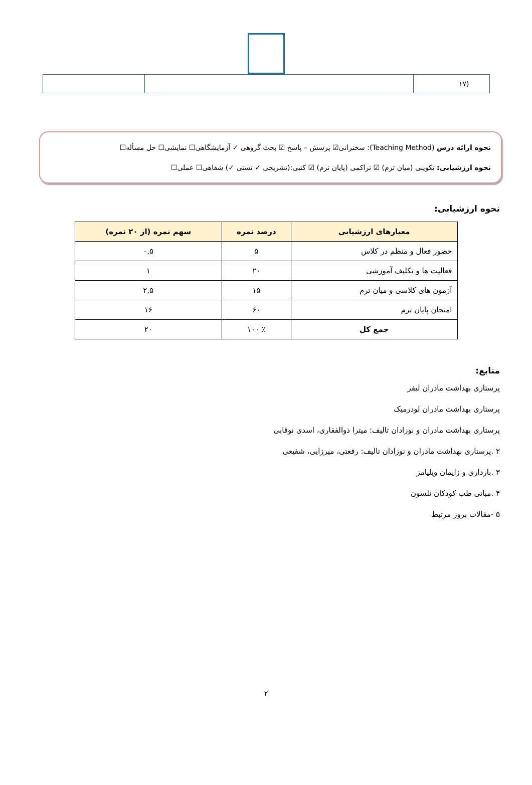| (۱۷ | | |
نحوه ارائه درس (Teaching Method): سخنرانی☑ پرسش – پاسخ ☑ بحث گروهی ✓ آزمایشگاهی☐ نمایشی☐ حل مسأله☐
نحوه ارزشیابی: تکوینی (میان ترم) ☑ تراکمی (پایان ترم) ☑ کتبی:(تشریحی ✓ تستی ✓) شفاهی☐ عملی☐
نحوه ارزشیابی:
| معیارهای ارزشیابی | درصد نمره | سهم نمره (از ۲۰ نمره) |
| --- | --- | --- |
| حضور فعال و منظم در کلاس | ۵ | ۰,۵ |
| فعالیت ها و تکلیف آموزشی | ۲۰ | ۱ |
| آزمون های کلاسی و میان ترم | ۱۵ | ۲,۵ |
| امتحان پایان ترم | ۶۰ | ۱۶ |
| جمع کل | ٪ ۱۰۰ | ۲۰ |
منابع:
پرستاری بهداشت مادران لیفر
پرستاری بهداشت مادران لودرمیک
پرستاری بهداشت مادران و نوزادان تالیف: میترا ذوالفقاری، اسدی نوقابی
۲ .پرستاری بهداشت مادران و نوزادان تالیف: رفعتی، میرزایی، شفیعی
۳ .بارداری و زایمان ویلیامز
۴ .مبانی طب کودکان نلسون
۵ -مقالات بروز مرتبط
۲